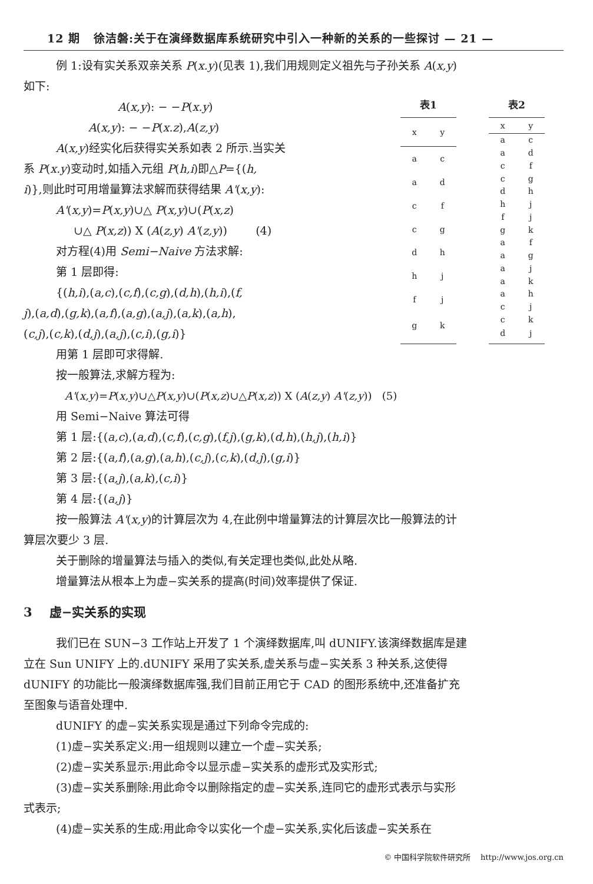12 期 徐洁磐:关于在演绎数据库系统研究中引入一种新的关系的一些探讨 — 21 —
例 1:设有实关系双亲关系 P(x.y)(见表 1),我们用规则定义祖先与子孙关系 A(x,y)
如下:
A(x,y): − −P(x.y)
A(x,y): − −P(x.z),A(z,y)
A(x,y)经实化后获得实关系如表 2 所示.当实关
系 P(x.y)变动时,如插入元组 P(h,i)即△P={(h,
i)},则此时可用增量算法求解而获得结果 A'(x,y):
A'(x,y)=P(x,y)∪△ P(x,y)∪(P(x,z)
∪△ P(x,z)) X (A(z,y) A'(z,y)) (4)
对方程(4)用 Semi−Naive 方法求解:
第 1 层即得:
{(h,i),(a,c),(c,f),(c,g),(d,h),(h,i),(f,
j),(a,d),(g,k),(a,f),(a,g),(a,j),(a,k),(a,h),
(c,j),(c,k),(d,j),(a,j),(c,i),(g,i)}
表1
| x | y |
| --- | --- |
| a | c |
| a | d |
| c | f |
| c | g |
| d | h |
| h | j |
| f | j |
| g | k |
表2
| x | y |
| --- | --- |
| a | c |
| a | d |
| c | f |
| c | g |
| d | h |
| h | j |
| f | j |
| g | k |
| a | f |
| a | g |
| a | j |
| a | k |
| a | h |
| c | j |
| c | k |
| d | j |
用第 1 层即可求得解.
按一般算法,求解方程为:
A'(x,y)=P(x,y)∪△P(x,y)∪(P(x,z)∪△P(x,z)) X (A(z,y) A'(z,y)) (5)
用 Semi−Naive 算法可得
第 1 层:{(a,c),(a,d),(c,f),(c,g),(f,j),(g,k),(d,h),(h,j),(h,i)}
第 2 层:{(a,f),(a,g),(a,h),(c,j),(c,k),(d,j),(g,i)}
第 3 层:{(a,j),(a,k),(c,i)}
第 4 层:{(a,j)}
按一般算法 A'(x,y)的计算层次为 4,在此例中增量算法的计算层次比一般算法的计
算层次要少 3 层.
关于删除的增量算法与插入的类似,有关定理也类似,此处从略.
增量算法从根本上为虚−实关系的提高(时间)效率提供了保证.
3 虚−实关系的实现
我们已在 SUN−3 工作站上开发了 1 个演绎数据库,叫 dUNIFY.该演绎数据库是建
立在 Sun UNIFY 上的.dUNIFY 采用了实关系,虚关系与虚−实关系 3 种关系,这使得
dUNIFY 的功能比一般演绎数据库强,我们目前正用它于 CAD 的图形系统中,还准备扩充
至图象与语音处理中.
dUNIFY 的虚−实关系实现是通过下列命令完成的:
(1)虚−实关系定义:用一组规则以建立一个虚−实关系;
(2)虚−实关系显示:用此命令以显示虚−实关系的虚形式及实形式;
(3)虚−实关系删除:用此命令以删除指定的虚−实关系,连同它的虚形式表示与实形
式表示;
(4)虚−实关系的生成:用此命令以实化一个虚−实关系,实化后该虚−实关系在
© 中国科学院软件研究所 http://www.jos.org.cn